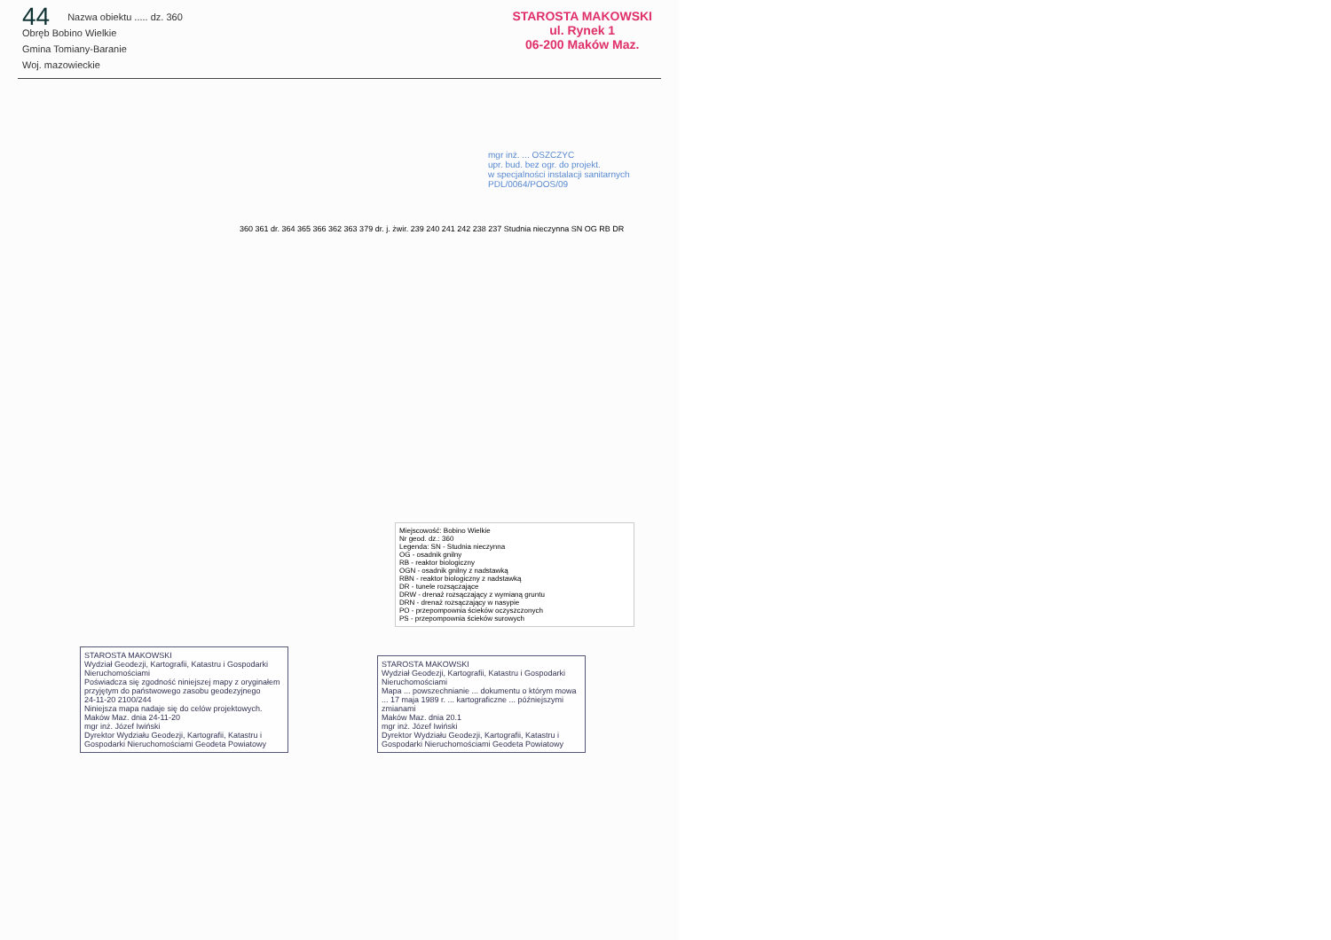44 Nazwa obiektu ..... dz. 360
Obręb Bobino Wielkie
Gmina Tomiany-Baranie
Woj. mazowieckie
STAROSTA MAKOWSKI
ul. Rynek 1
06-200 Maków Maz.
mgr inż. ... OSZCZYC
upr. bud. bez ogr. do projekt.
w specjalności instalacji sanitarnych
PDL/0064/POOS/09
360 361 dr. 364 365 366 362 363 379 dr. j. żwir. 239 240 241 242 238 237 Studnia nieczynna SN OG RB DR
Miejscowość: Bobino Wielkie
Nr geod. dz.: 360
Legenda: SN - Studnia nieczynna
OG - osadnik gnilny
RB - reaktor biologiczny
OGN - osadnik gnilny z nadstawką
RBN - reaktor biologiczny z nadstawką
DR - tunele rozsączające
DRW - drenaż rozsączający z wymianą gruntu
DRN - drenaż rozsączający w nasypie
PO - przepompownia ścieków oczyszczonych
PS - przepompownia ścieków surowych
STAROSTA MAKOWSKI
Wydział Geodezji, Kartografii, Katastru i Gospodarki Nieruchomościami
Poświadcza się zgodność niniejszej mapy z oryginałem przyjętym do państwowego zasobu geodezyjnego
24-11-20 2100/244
Niniejsza mapa nadaje się do celów projektowych.
Maków Maz. dnia 24-11-20
mgr inż. Józef Iwiński
Dyrektor Wydziału Geodezji, Kartografii, Katastru i Gospodarki Nieruchomościami Geodeta Powiatowy
STAROSTA MAKOWSKI
Wydział Geodezji, Kartografii, Katastru i Gospodarki Nieruchomościami
Mapa ... powszechnianie ... dokumentu o którym mowa ... 17 maja 1989 r. ... kartograficzne ... późniejszymi zmianami
Maków Maz. dnia 20.1
mgr inż. Józef Iwiński
Dyrektor Wydziału Geodezji, Kartografii, Katastru i Gospodarki Nieruchomościami Geodeta Powiatowy